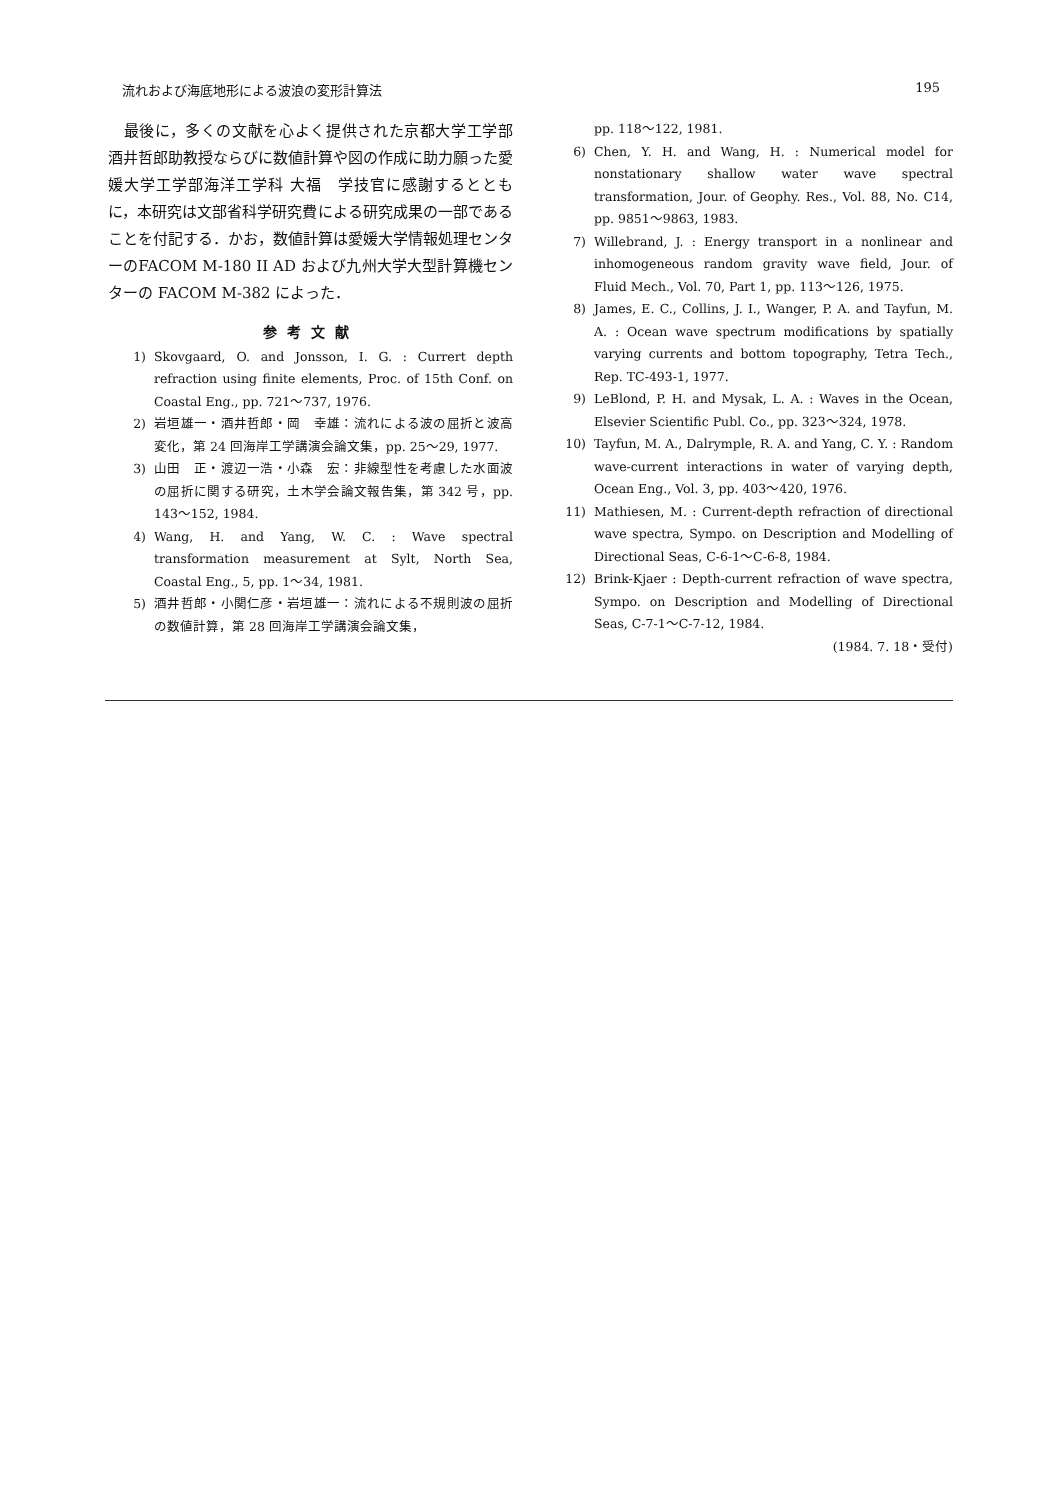流れおよび海底地形による波浪の変形計算法 195
　最後に，多くの文献を心よく提供された京都大学工学部 酒井哲郎助教授ならびに数値計算や図の作成に助力願った愛媛大学工学部海洋工学科 大福　学技官に感謝するとともに，本研究は文部省科学研究費による研究成果の一部であることを付記する．かお，数値計算は愛媛大学情報処理センターのFACOM M-180 II AD および九州大学大型計算機センターの FACOM M-382 によった．
参考文献
1) Skovgaard, O. and Jonsson, I. G. : Currert depth refraction using finite elements, Proc. of 15th Conf. on Coastal Eng., pp. 721～737, 1976.
2) 岩垣雄一・酒井哲郎・岡　幸雄：流れによる波の屈折と波高変化，第 24 回海岸工学講演会論文集，pp. 25～29, 1977.
3) 山田　正・渡辺一浩・小森　宏：非線型性を考慮した水面波の屈折に関する研究，土木学会論文報告集，第 342 号，pp. 143～152, 1984.
4) Wang, H. and Yang, W. C. : Wave spectral transformation measurement at Sylt, North Sea, Coastal Eng., 5, pp. 1～34, 1981.
5) 酒井哲郎・小関仁彦・岩垣雄一：流れによる不規則波の屈折の数値計算，第 28 回海岸工学講演会論文集，
pp. 118～122, 1981.
6) Chen, Y. H. and Wang, H. : Numerical model for nonstationary shallow water wave spectral transformation, Jour. of Geophy. Res., Vol. 88, No. C14, pp. 9851～9863, 1983.
7) Willebrand, J. : Energy transport in a nonlinear and inhomogeneous random gravity wave field, Jour. of Fluid Mech., Vol. 70, Part 1, pp. 113～126, 1975.
8) James, E. C., Collins, J. I., Wanger, P. A. and Tayfun, M. A. : Ocean wave spectrum modifications by spatially varying currents and bottom topography, Tetra Tech., Rep. TC-493-1, 1977.
9) LeBlond, P. H. and Mysak, L. A. : Waves in the Ocean, Elsevier Scientific Publ. Co., pp. 323～324, 1978.
10) Tayfun, M. A., Dalrymple, R. A. and Yang, C. Y. : Random wave-current interactions in water of varying depth, Ocean Eng., Vol. 3, pp. 403～420, 1976.
11) Mathiesen, M. : Current-depth refraction of directional wave spectra, Sympo. on Description and Modelling of Directional Seas, C-6-1～C-6-8, 1984.
12) Brink-Kjaer : Depth-current refraction of wave spectra, Sympo. on Description and Modelling of Directional Seas, C-7-1～C-7-12, 1984.
(1984. 7. 18・受付)